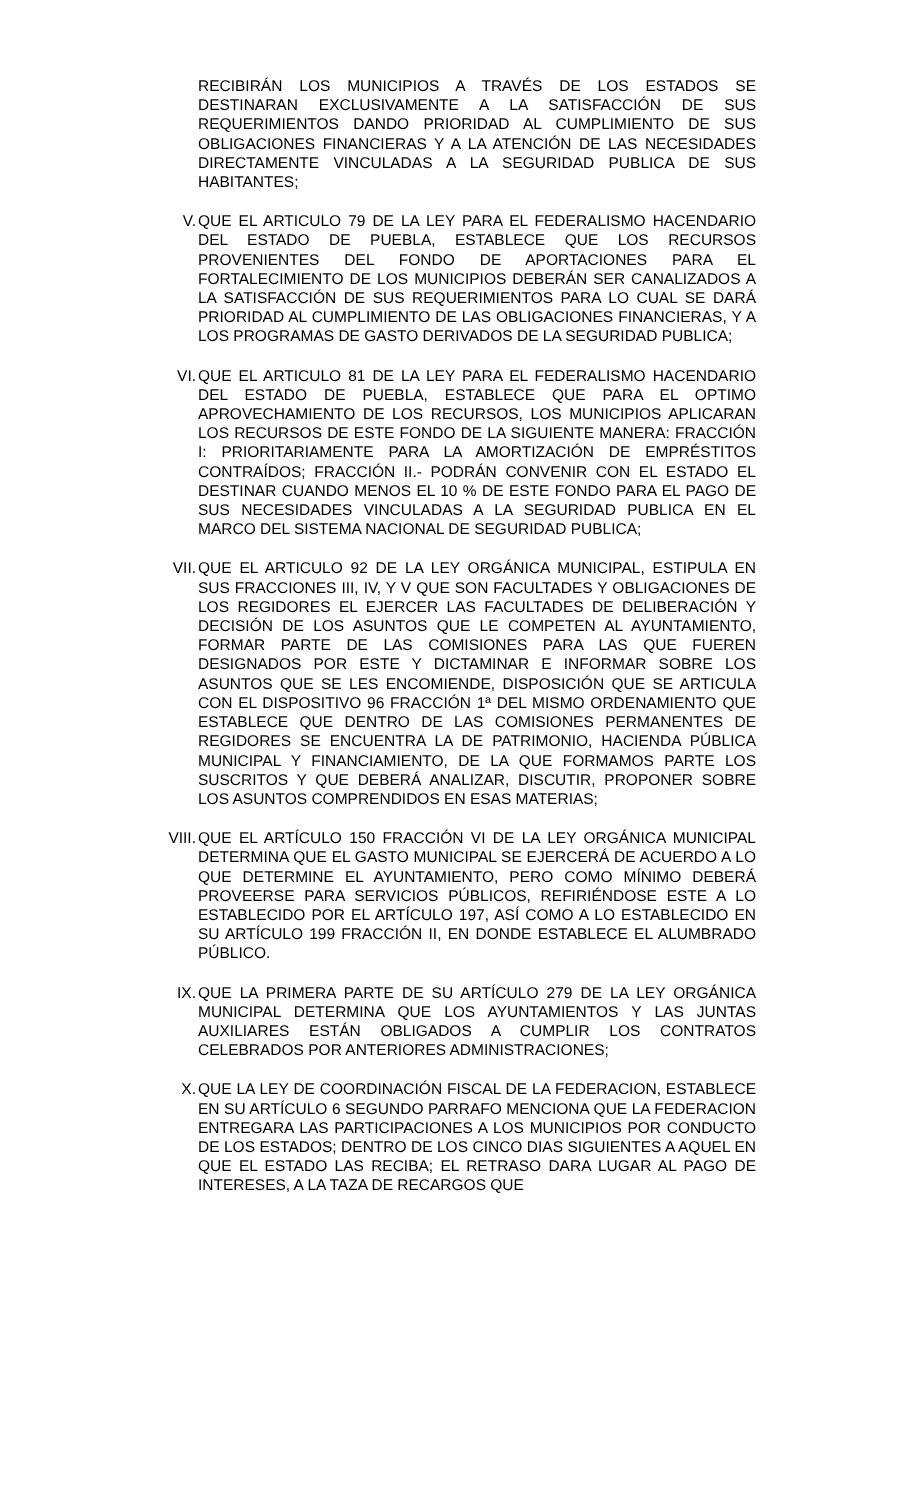RECIBIRÁN LOS MUNICIPIOS A TRAVÉS DE LOS ESTADOS SE DESTINARAN EXCLUSIVAMENTE A LA SATISFACCIÓN DE SUS REQUERIMIENTOS DANDO PRIORIDAD AL CUMPLIMIENTO DE SUS OBLIGACIONES FINANCIERAS Y A LA ATENCIÓN DE LAS NECESIDADES DIRECTAMENTE VINCULADAS A LA SEGURIDAD PUBLICA DE SUS HABITANTES;
V. QUE EL ARTICULO 79 DE LA LEY PARA EL FEDERALISMO HACENDARIO DEL ESTADO DE PUEBLA, ESTABLECE QUE LOS RECURSOS PROVENIENTES DEL FONDO DE APORTACIONES PARA EL FORTALECIMIENTO DE LOS MUNICIPIOS DEBERÁN SER CANALIZADOS A LA SATISFACCIÓN DE SUS REQUERIMIENTOS PARA LO CUAL SE DARÁ PRIORIDAD AL CUMPLIMIENTO DE LAS OBLIGACIONES FINANCIERAS, Y A LOS PROGRAMAS DE GASTO DERIVADOS DE LA SEGURIDAD PUBLICA;
VI. QUE EL ARTICULO 81 DE LA LEY PARA EL FEDERALISMO HACENDARIO DEL ESTADO DE PUEBLA, ESTABLECE QUE PARA EL OPTIMO APROVECHAMIENTO DE LOS RECURSOS, LOS MUNICIPIOS APLICARAN LOS RECURSOS DE ESTE FONDO DE LA SIGUIENTE MANERA: FRACCIÓN I: PRIORITARIAMENTE PARA LA AMORTIZACIÓN DE EMPRÉSTITOS CONTRAÍDOS; FRACCIÓN II.- PODRÁN CONVENIR CON EL ESTADO EL DESTINAR CUANDO MENOS EL 10 % DE ESTE FONDO PARA EL PAGO DE SUS NECESIDADES VINCULADAS A LA SEGURIDAD PUBLICA EN EL MARCO DEL SISTEMA NACIONAL DE SEGURIDAD PUBLICA;
VII. QUE EL ARTICULO 92 DE LA LEY ORGÁNICA MUNICIPAL, ESTIPULA EN SUS FRACCIONES III, IV, Y V QUE SON FACULTADES Y OBLIGACIONES DE LOS REGIDORES EL EJERCER LAS FACULTADES DE DELIBERACIÓN Y DECISIÓN DE LOS ASUNTOS QUE LE COMPETEN AL AYUNTAMIENTO, FORMAR PARTE DE LAS COMISIONES PARA LAS QUE FUEREN DESIGNADOS POR ESTE Y DICTAMINAR E INFORMAR SOBRE LOS ASUNTOS QUE SE LES ENCOMIENDE, DISPOSICIÓN QUE SE ARTICULA CON EL DISPOSITIVO 96 FRACCIÓN 1ª DEL MISMO ORDENAMIENTO QUE ESTABLECE QUE DENTRO DE LAS COMISIONES PERMANENTES DE REGIDORES SE ENCUENTRA LA DE PATRIMONIO, HACIENDA PÚBLICA MUNICIPAL Y FINANCIAMIENTO, DE LA QUE FORMAMOS PARTE LOS SUSCRITOS Y QUE DEBERÁ ANALIZAR, DISCUTIR, PROPONER SOBRE LOS ASUNTOS COMPRENDIDOS EN ESAS MATERIAS;
VIII. QUE EL ARTÍCULO 150 FRACCIÓN VI DE LA LEY ORGÁNICA MUNICIPAL DETERMINA QUE EL GASTO MUNICIPAL SE EJERCERÁ DE ACUERDO A LO QUE DETERMINE EL AYUNTAMIENTO, PERO COMO MÍNIMO DEBERÁ PROVEERSE PARA SERVICIOS PÚBLICOS, REFIRIÉNDOSE ESTE A LO ESTABLECIDO POR EL ARTÍCULO 197, ASÍ COMO A LO ESTABLECIDO EN SU ARTÍCULO 199 FRACCIÓN II, EN DONDE ESTABLECE EL ALUMBRADO PÚBLICO.
IX. QUE LA PRIMERA PARTE DE SU ARTÍCULO 279 DE LA LEY ORGÁNICA MUNICIPAL DETERMINA QUE LOS AYUNTAMIENTOS Y LAS JUNTAS AUXILIARES ESTÁN OBLIGADOS A CUMPLIR LOS CONTRATOS CELEBRADOS POR ANTERIORES ADMINISTRACIONES;
X. QUE LA LEY DE COORDINACIÓN FISCAL DE LA FEDERACION, ESTABLECE EN SU ARTÍCULO 6 SEGUNDO PARRAFO MENCIONA QUE LA FEDERACION ENTREGARA LAS PARTICIPACIONES A LOS MUNICIPIOS POR CONDUCTO DE LOS ESTADOS; DENTRO DE LOS CINCO DIAS SIGUIENTES A AQUEL EN QUE EL ESTADO LAS RECIBA; EL RETRASO DARA LUGAR AL PAGO DE INTERESES, A LA TAZA DE RECARGOS QUE